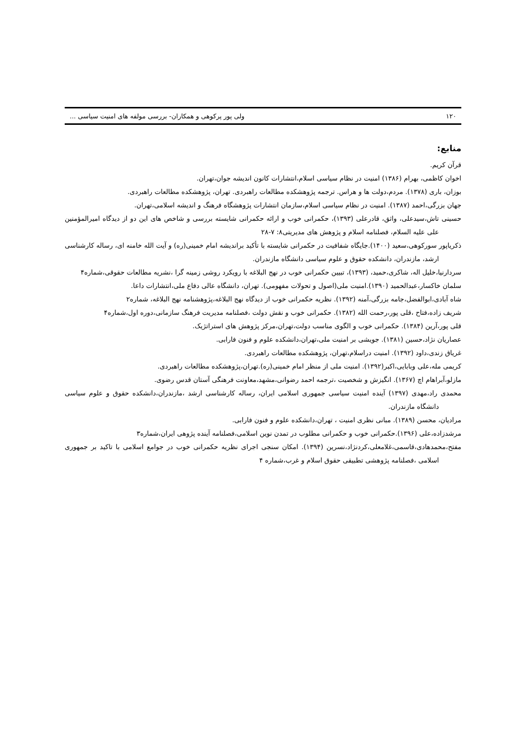۱۲۰ ولی پور پرکوهی و همکاران- بررسی مولفه های امنیت سیاسی ...
منابع:
قرآن کریم.
اخوان کاظمی، بهرام (۱۳۸۶) امنیت در نظام سیاسی اسلام،انتشارات کانون اندیشه جوان،تهران.
بوزان، باری (۱۳۷۸). مردم،دولت ها و هراس. ترجمه پژوهشکده مطالعات راهبردی. تهران، پژوهشکده مطالعات راهبردی.
جهان بزرگی،احمد (۱۳۸۷). امنیت در نظام سیاسی اسلام،سازمان انتشارات پژوهشگاه فرهنگ و اندیشه اسلامی،تهران.
حسینی تاش،سیدعلی، واثق، قادرعلی (۱۳۹۳)، حکمرانی خوب و ارائه حکمرانی شایسته بررسی و شاخص های این دو از دیدگاه امیرالمؤمنین علی علیه السلام، فصلنامه اسلام و پژوهش های مدیریتی۸: ۷-۲۸
ذکریاپور سورکوهی،سعید (۱۴۰۰).جایگاه شفافیت در حکمرانی شایسته با تأکید براندیشه امام خمینی(ره) و آیت الله خامنه ای، رساله کارشناسی ارشد، مازندران، دانشکده حقوق و علوم سیاسی دانشگاه مازندران.
سردارنیا،خلیل اله، شاکری،حمید، (۱۳۹۳)، تبیین حکمرانی خوب در نهج البلاغه با رویکرد روشی زمینه گرا ،نشریه مطالعات حقوقی،شماره۴
سلمان خاکسار،عبدالحمید (۱۳۹۰).امنیت ملی(اصول و تحولات مفهومی). تهران، دانشگاه عالی دفاع ملی،انتشارات داعا.
شاه آبادی،ابوالفضل،جامه بزرگی،آمنه (۱۳۹۲). نظریه حکمرانی خوب از دیدگاه نهج البلاغه،پژوهشنامه نهج البلاغه، شماره۲
شریف زاده،فتاح ،قلی پور،رحمت الله (۱۳۸۲). حکمرانی خوب و نقش دولت ،فصلنامه مدیریت فرهنگ سازمانی،دوره اول،شماره۴
قلی پور،آرین (۱۳۸۴). حکمرانی خوب و الگوی مناسب دولت،تهران،مرکز پژوهش های استراتژیک.
عصاریان نژاد،حسین (۱۳۸۱). جویشی بر امنیت ملی،تهران،دانشکده علوم و فنون فارابی.
غریاق زندی،داود (۱۳۹۲). امنیت دراسلام،تهران، پژوهشکده مطالعات راهبردی.
کریمی مله،علی وبابایی،اکبر(۱۳۹۲). امنیت ملی از منظر امام خمینی(ره).تهران،پژوهشکده مطالعات راهبردی.
مازلو،آبراهام اچ (۱۳۶۷). انگیزش و شخصیت ،ترجمه احمد رضوانی،مشهد،معاونت فرهنگی آستان قدس رضوی.
محمدی راد،مهدی (۱۳۹۷) آینده امنیت سیاسی جمهوری اسلامی ایران، رساله کارشناسی ارشد ،مازندران،دانشکده حقوق و علوم سیاسی دانشگاه مازندران.
مرادیان، محسن (۱۳۸۹). مبانی نظری امنیت ، تهران،دانشکده علوم و فنون فارابی.
مرشدزاده،علی (۱۳۹۶).حکمرانی خوب و حکمرانی مطلوب در تمدن نوین اسلامی،فصلنامه آینده پژوهی ایران،شماره۳
مفتح،محمدهادی،قاسمی،غلامعلی،کردنژاد،نسرین (۱۳۹۴). امکان سنجی اجرای نظریه حکمرانی خوب در جوامع اسلامی با تاکید بر جمهوری اسلامی ،فصلنامه پژوهشی تطبیقی حقوق اسلام و غرب،شماره ۴